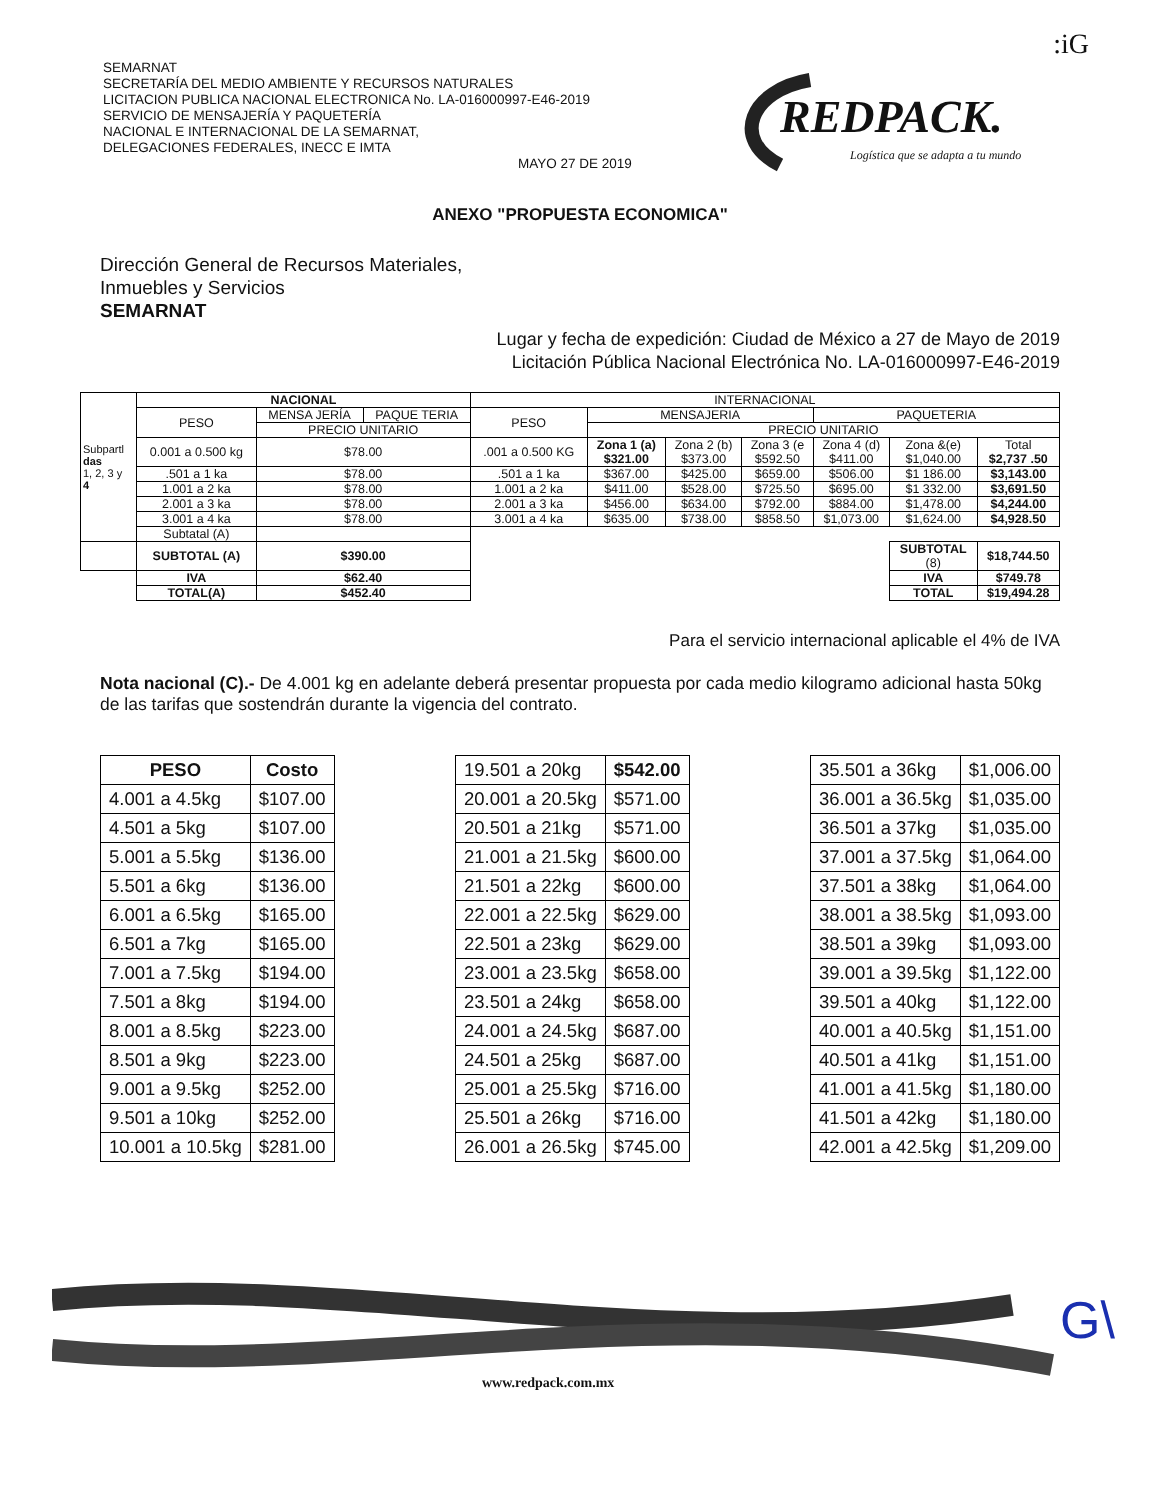:iG
SEMARNAT
SECRETARÍA DEL MEDIO AMBIENTE Y RECURSOS NATURALES
LICITACION PUBLICA NACIONAL ELECTRONICA No. LA-016000997-E46-2019
SERVICIO DE MENSAJERÍA Y PAQUETERÍA
NACIONAL E INTERNACIONAL DE LA SEMARNAT,
DELEGACIONES FEDERALES, INECC E IMTA
MAYO 27 DE 2019
REDPACK.
Logística que se adapta a tu mundo
ANEXO "PROPUESTA ECONOMICA"
Dirección General de Recursos Materiales,
Inmuebles y Servicios
SEMARNAT
Lugar y fecha de expedición: Ciudad de México a 27 de Mayo de 2019
Licitación Pública Nacional Electrónica No. LA-016000997-E46-2019
| Subpartl das 1, 2, 3 y 4 | NACIONAL | | | INTERNACIONAL | | | | | | |
| | PESO | MENSA JERÍA | PAQUE TERIA | PESO | MENSAJERIA | | | PAQUETERIA | | |
| | | PRECIO UNITARIO | | | PRECIO UNITARIO | | | | | |
| | 0.001 a 0.500 kg | $78.00 | | .001 a 0.500 KG | Zona 1 (a) $321.00 | Zona 2 (b) $373.00 | Zona 3 (e $592.50 | Zona 4 (d) $411.00 | Zona &(e) $1,040.00 | Total $2,737 .50 |
| | .501 a 1 ka | $78.00 | | .501 a 1 ka | $367.00 | $425.00 | $659.00 | $506.00 | $1 186.00 | $3,143.00 |
| | 1.001 a 2 ka | $78.00 | | 1.001 a 2 ka | $411.00 | $528.00 | $725.50 | $695.00 | $1 332.00 | $3,691.50 |
| | 2.001 a 3 ka | $78.00 | | 2.001 a 3 ka | $456.00 | $634.00 | $792.00 | $884.00 | $1,478.00 | $4,244.00 |
| | 3.001 a 4 ka | $78.00 | | 3.001 a 4 ka | $635.00 | $738.00 | $858.50 | $1,073.00 | $1,624.00 | $4,928.50 |
| | Subtatal (A) | | | | | | | | | |
| | SUBTOTAL (A) | $390.00 | | | | | | | SUBTOTAL (8) | $18,744.50 |
| | IVA | $62.40 | | | | | | | IVA | $749.78 |
| | TOTAL(A) | $452.40 | | | | | | | TOTAL | $19,494.28 |
Para el servicio internacional aplicable el 4% de IVA
Nota nacional (C).- De 4.001 kg en adelante deberá presentar propuesta por cada medio kilogramo adicional hasta 50kg de las tarifas que sostendrán durante la vigencia del contrato.
| PESO | Costo |
| --- | --- |
| 4.001 a 4.5kg | $107.00 |
| 4.501 a 5kg | $107.00 |
| 5.001 a 5.5kg | $136.00 |
| 5.501 a 6kg | $136.00 |
| 6.001 a 6.5kg | $165.00 |
| 6.501 a 7kg | $165.00 |
| 7.001 a 7.5kg | $194.00 |
| 7.501 a 8kg | $194.00 |
| 8.001 a 8.5kg | $223.00 |
| 8.501 a 9kg | $223.00 |
| 9.001 a 9.5kg | $252.00 |
| 9.501 a 10kg | $252.00 |
| 10.001 a 10.5kg | $281.00 |
| 19.501 a 20kg | $542.00 |
| 20.001 a 20.5kg | $571.00 |
| 20.501 a 21kg | $571.00 |
| 21.001 a 21.5kg | $600.00 |
| 21.501 a 22kg | $600.00 |
| 22.001 a 22.5kg | $629.00 |
| 22.501 a 23kg | $629.00 |
| 23.001 a 23.5kg | $658.00 |
| 23.501 a 24kg | $658.00 |
| 24.001 a 24.5kg | $687.00 |
| 24.501 a 25kg | $687.00 |
| 25.001 a 25.5kg | $716.00 |
| 25.501 a 26kg | $716.00 |
| 26.001 a 26.5kg | $745.00 |
| 35.501 a 36kg | $1,006.00 |
| 36.001 a 36.5kg | $1,035.00 |
| 36.501 a 37kg | $1,035.00 |
| 37.001 a 37.5kg | $1,064.00 |
| 37.501 a 38kg | $1,064.00 |
| 38.001 a 38.5kg | $1,093.00 |
| 38.501 a 39kg | $1,093.00 |
| 39.001 a 39.5kg | $1,122.00 |
| 39.501 a 40kg | $1,122.00 |
| 40.001 a 40.5kg | $1,151.00 |
| 40.501 a 41kg | $1,151.00 |
| 41.001 a 41.5kg | $1,180.00 |
| 41.501 a 42kg | $1,180.00 |
| 42.001 a 42.5kg | $1,209.00 |
www.redpack.com.mx
G\